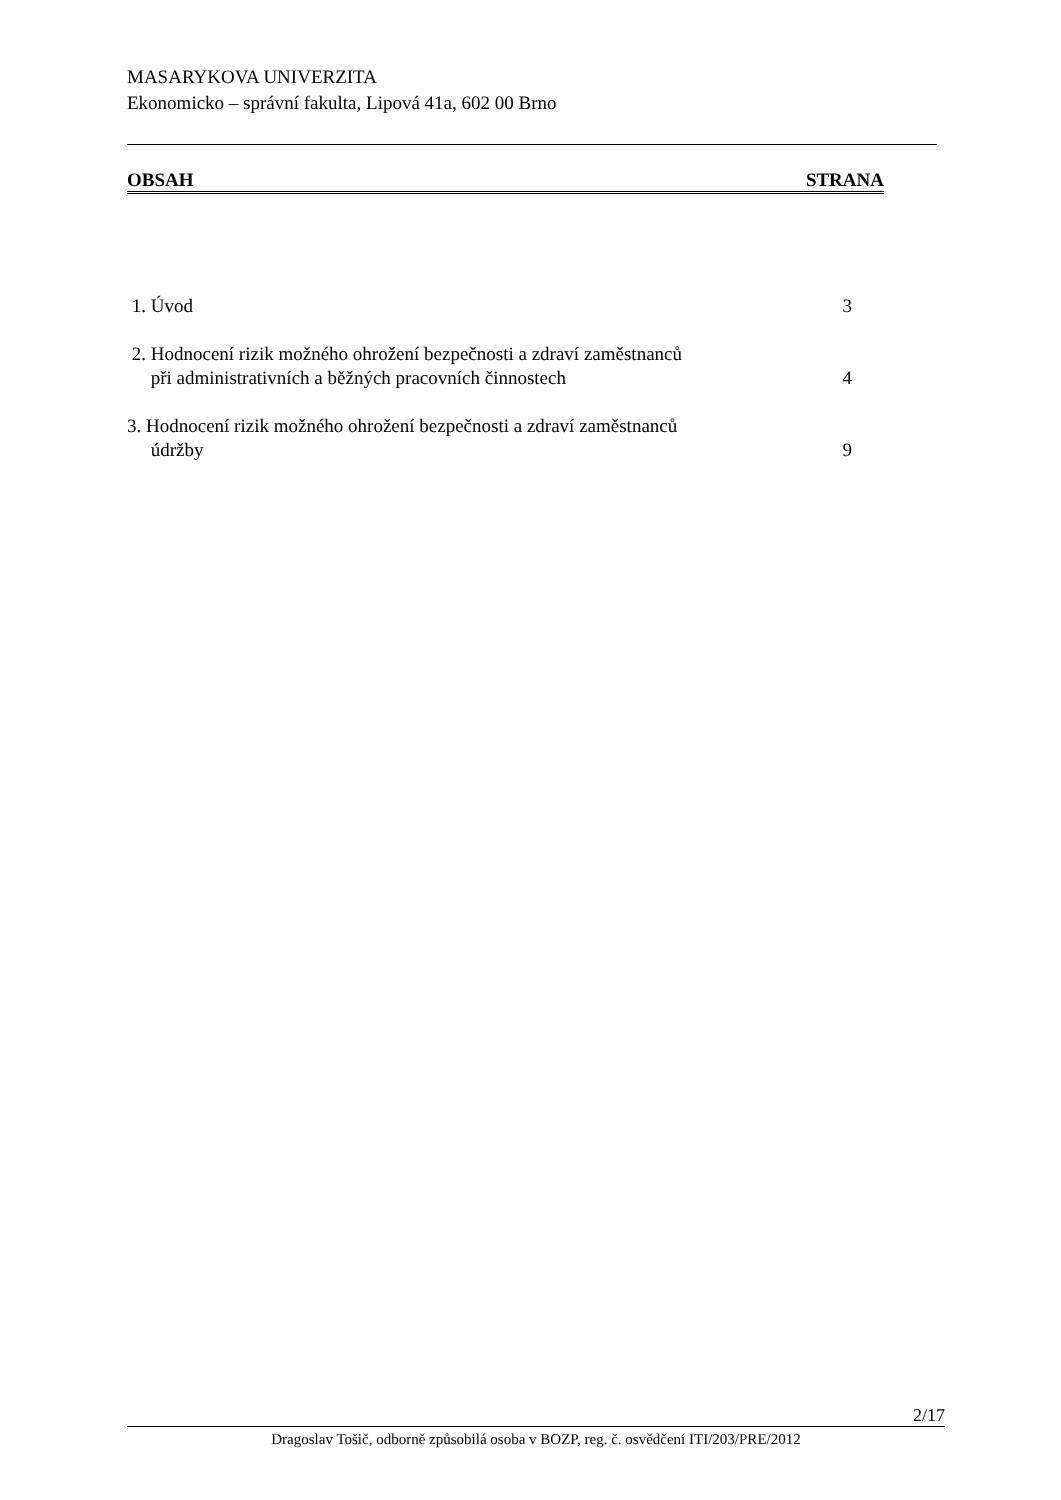MASARYKOVA UNIVERZITA
Ekonomicko – správní fakulta, Lipová 41a, 602 00 Brno
OBSAH STRANA
1. Úvod 3
2. Hodnocení rizik možného ohrožení bezpečnosti a zdraví zaměstnanců
při administrativních a běžných pracovních činnostech 4
3. Hodnocení rizik možného ohrožení bezpečnosti a zdraví zaměstnanců
údržby 9
2/17
Dragoslav Tošič, odborně způsobilá osoba v BOZP, reg. č. osvědčení ITI/203/PRE/2012